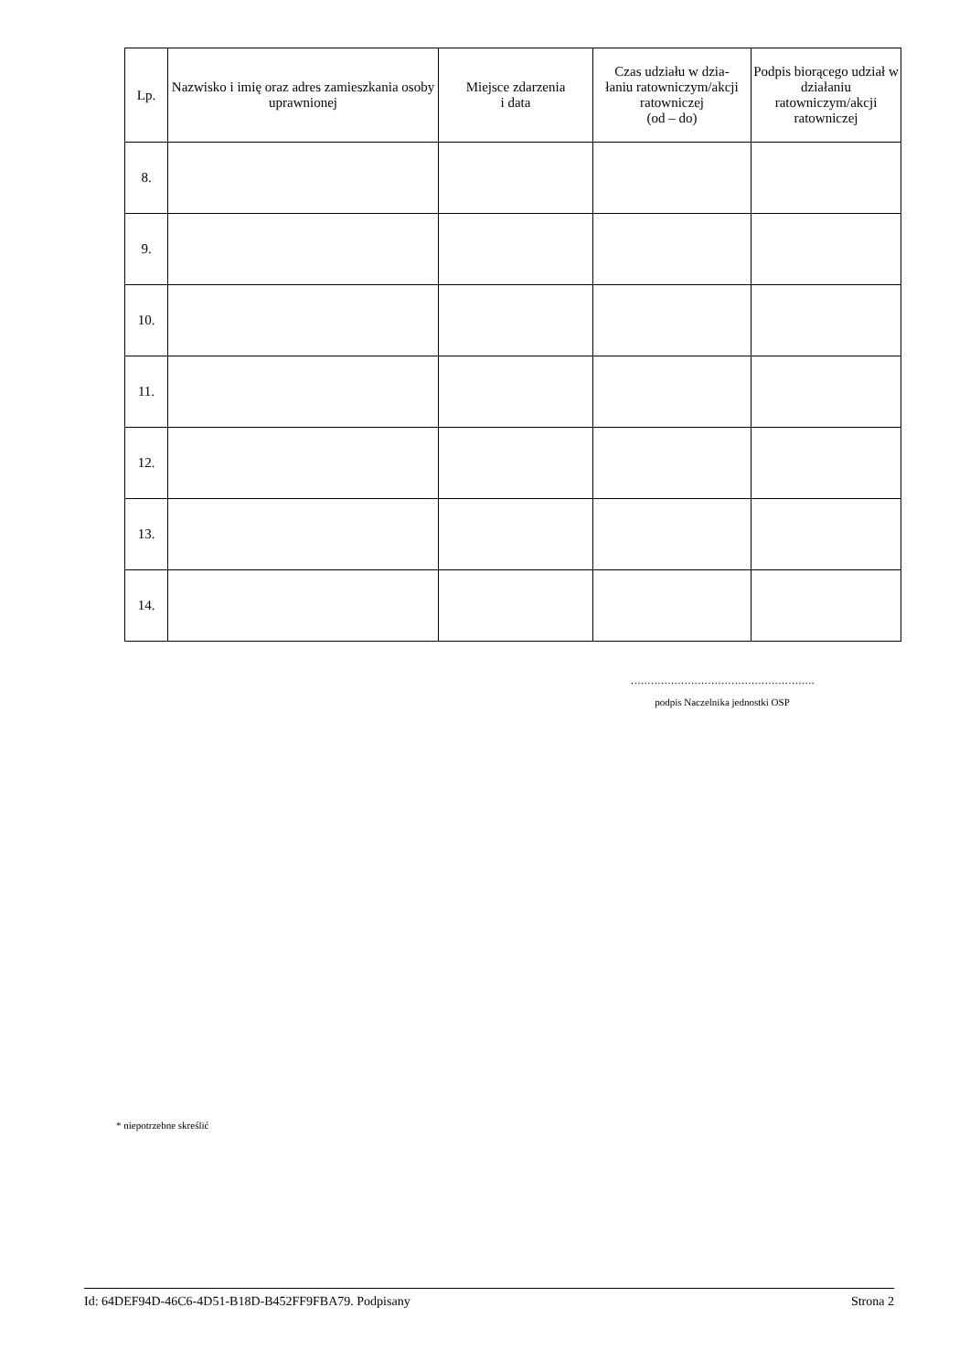| Lp. | Nazwisko i imię oraz adres zamieszkania osoby uprawnionej | Miejsce zdarzenia i data | Czas udziału w dzia- łaniu ratowniczym/akcji ratowniczej (od – do) | Podpis biorącego udział w działaniu ratowniczym/akcji ratowniczej |
| --- | --- | --- | --- | --- |
| 8. | | | | |
| 9. | | | | |
| 10. | | | | |
| 11. | | | | |
| 12. | | | | |
| 13. | | | | |
| 14. | | | | |
……………………………………………….
podpis Naczelnika jednostki OSP
* niepotrzebne skreślić
Id: 64DEF94D-46C6-4D51-B18D-B452FF9FBA79. Podpisany Strona 2